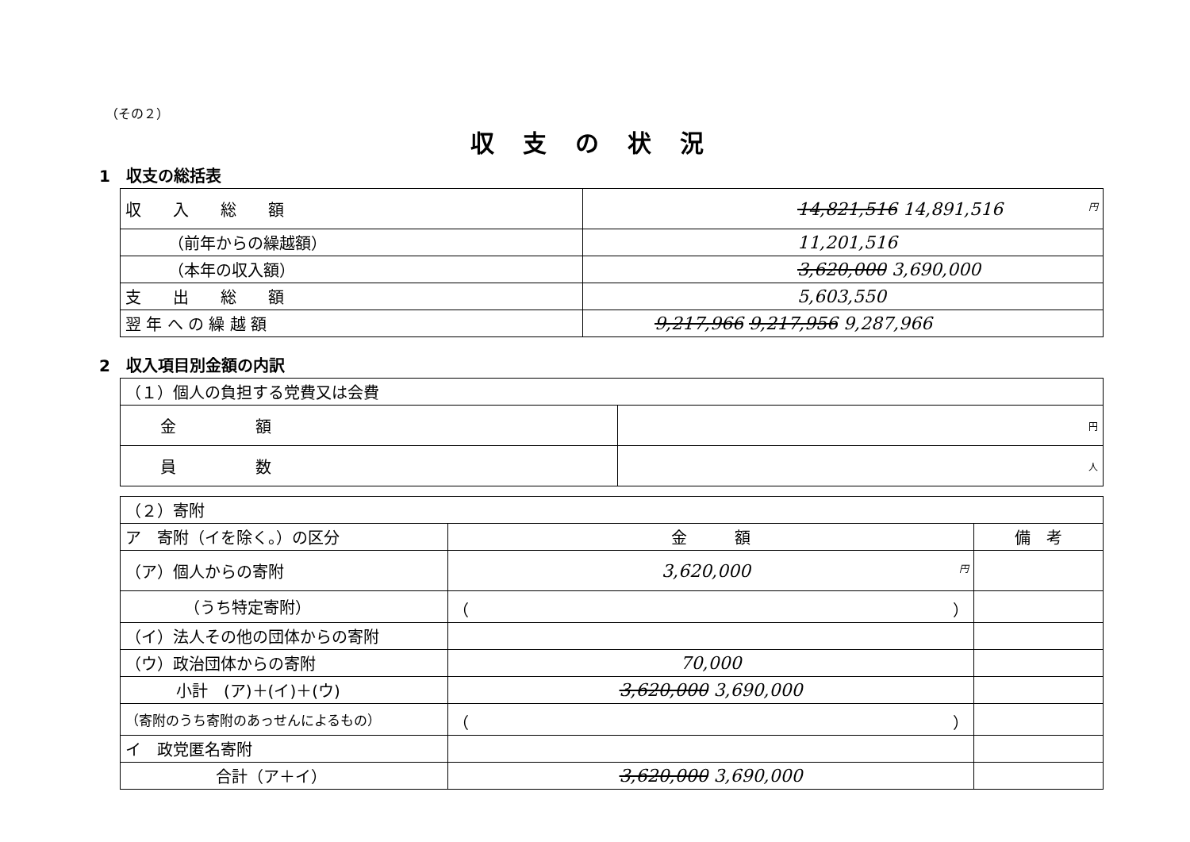（その２）
収支の状況
1　収支の総括表
| 収 入 総 額 | 円 14,821,516 14,891,516 |
| （前年からの繰越額） | 11,201,516 |
| （本年の収入額） | 3,620,000 3,690,000 |
| 支 出 総 額 | 5,603,550 |
| 翌 年 へ の 繰 越 額 | 9,217,966 9,217,956 9,287,966 |
2　収入項目別金額の内訳
| （１）個人の負担する党費又は会費 | |
| 金 額 | 円 |
| 員 数 | 人 |
| （２）寄附 | | |
| ア 寄附（イを除く。）の区分 | 金 額 | 備 考 |
| （ア）個人からの寄附 | 円 3,620,000 | |
| （うち特定寄附） | （ ） | |
| （イ）法人その他の団体からの寄附 | | |
| （ウ）政治団体からの寄附 | 70,000 | |
| 小計 (ア)＋(イ)＋(ウ) | 3,620,000 3,690,000 | |
| （寄附のうち寄附のあっせんによるもの） | （ ） | |
| イ 政党匿名寄附 | | |
| 合計（ア＋イ） | 3,620,000 3,690,000 | |